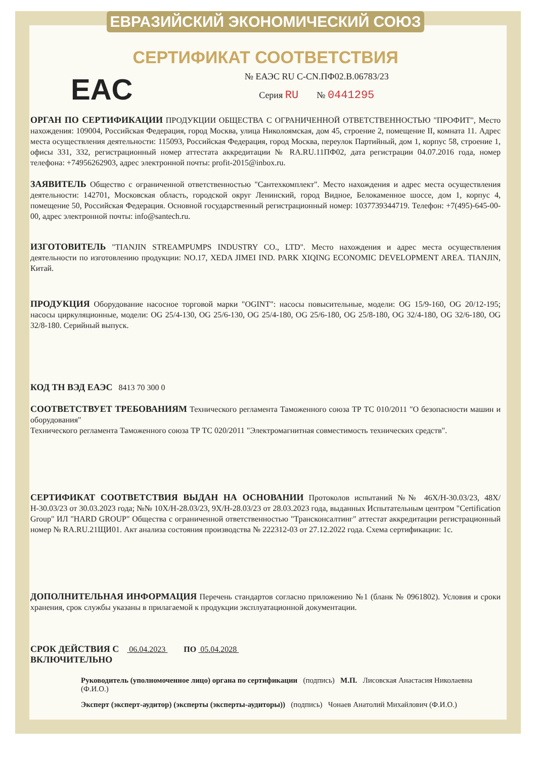ЕВРАЗИЙСКИЙ ЭКОНОМИЧЕСКИЙ СОЮЗ
СЕРТИФИКАТ СООТВЕТСТВИЯ
EAC
№ ЕАЭС RU C-CN.ПФ02.В.06783/23
Серия RU № 0441295
ОРГАН ПО СЕРТИФИКАЦИИ ПРОДУКЦИИ ОБЩЕСТВА С ОГРАНИЧЕННОЙ ОТВЕТСТВЕННОСТЬЮ "ПРОФИТ", Место нахождения: 109004, Российская Федерация, город Москва, улица Николоямская, дом 45, строение 2, помещение II, комната 11. Адрес места осуществления деятельности: 115093, Российская Федерация, город Москва, переулок Партийный, дом 1, корпус 58, строение 1, офисы 331, 332, регистрационный номер аттестата аккредитации № RA.RU.11ПФ02, дата регистрации 04.07.2016 года, номер телефона: +74956262903, адрес электронной почты: profit-2015@inbox.ru.
ЗАЯВИТЕЛЬ Общество с ограниченной ответственностью "Сантехкомплект". Место нахождения и адрес места осуществления деятельности: 142701, Московская область, городской округ Ленинский, город Видное, Белокаменное шоссе, дом 1, корпус 4, помещение 50, Российская Федерация. Основной государственный регистрационный номер: 1037739344719. Телефон: +7(495)-645-00-00, адрес электронной почты: info@santech.ru.
ИЗГОТОВИТЕЛЬ "TIANJIN STREAMPUMPS INDUSTRY CO., LTD". Место нахождения и адрес места осуществления деятельности по изготовлению продукции: NO.17, XEDA JIMEI IND. PARK XIQING ECONOMIC DEVELOPMENT AREA. TIANJIN, Китай.
ПРОДУКЦИЯ Оборудование насосное торговой марки "OGINT": насосы повысительные, модели: OG 15/9-160, OG 20/12-195; насосы циркуляционные, модели: OG 25/4-130, OG 25/6-130, OG 25/4-180, OG 25/6-180, OG 25/8-180, OG 32/4-180, OG 32/6-180, OG 32/8-180. Серийный выпуск.
КОД ТН ВЭД ЕАЭС 8413 70 300 0
СООТВЕТСТВУЕТ ТРЕБОВАНИЯМ Технического регламента Таможенного союза ТР ТС 010/2011 "О безопасности машин и оборудования"
Технического регламента Таможенного союза ТР ТС 020/2011 "Электромагнитная совместимость технических средств".
СЕРТИФИКАТ СООТВЕТСТВИЯ ВЫДАН НА ОСНОВАНИИ Протоколов испытаний №№ 46Х/Н-30.03/23, 48Х/Н-30.03/23 от 30.03.2023 года; №№ 10Х/Н-28.03/23, 9Х/Н-28.03/23 от 28.03.2023 года, выданных Испытательным центром "Certification Group" ИЛ "HARD GROUP" Общества с ограниченной ответственностью "Трансконсалтинг" аттестат аккредитации регистрационный номер № RA.RU.21ЩИ01. Акт анализа состояния производства № 222312-03 от 27.12.2022 года. Схема сертификации: 1с.
ДОПОЛНИТЕЛЬНАЯ ИНФОРМАЦИЯ Перечень стандартов согласно приложению №1 (бланк № 0961802). Условия и сроки хранения, срок службы указаны в прилагаемой к продукции эксплуатационной документации.
СРОК ДЕЙСТВИЯ С 06.04.2023 ПО 05.04.2028
ВКЛЮЧИТЕЛЬНО
Руководитель (уполномоченное лицо) органа по сертификации (подпись) М.П. Лисовская Анастасия Николаевна (Ф.И.О.)
Эксперт (эксперт-аудитор) (эксперты (эксперты-аудиторы)) (подпись) Чонаев Анатолий Михайлович (Ф.И.О.)